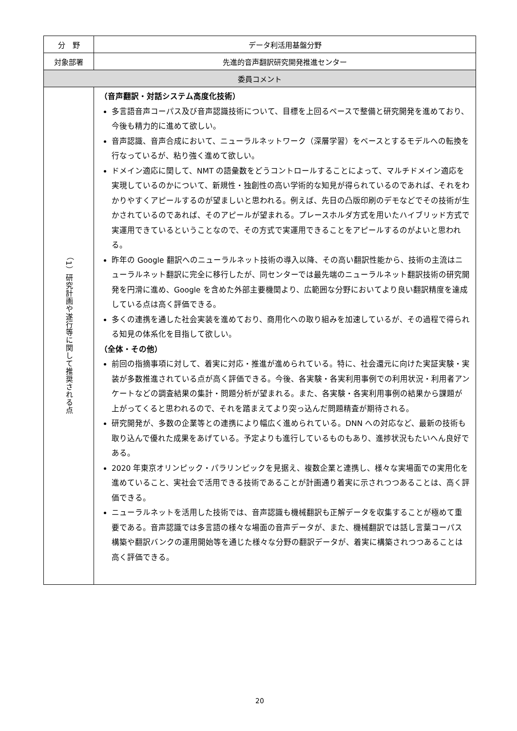| 分 野 | データ利活用基盤分野 |
| 対象部署 | 先進的音声翻訳研究開発推進センター |
| 委員コメント | |
| （1）研究計画や遂行等に関して推奨される点 | （音声翻訳・対話システム高度化技術） 多言語音声コーパス及び音声認識技術について、目標を上回るペースで整備と研究開発を進めており、今後も精力的に進めて欲しい。 音声認識、音声合成において、ニューラルネットワーク（深層学習）をベースとするモデルへの転換を行なっているが、粘り強く進めて欲しい。 ドメイン適応に関して、NMT の語彙数をどうコントロールすることによって、マルチドメイン適応を実現しているのかについて、新規性・独創性の高い学術的な知見が得られているのであれば、それをわかりやすくアピールするのが望ましいと思われる。例えば、先日の凸版印刷のデモなどでその技術が生かされているのであれば、そのアピールが望まれる。プレースホルダ方式を用いたハイブリッド方式で実運用できているということなので、その方式で実運用できることをアピールするのがよいと思われる。 昨年の Google 翻訳へのニューラルネット技術の導入以降、その高い翻訳性能から、技術の主流はニューラルネット翻訳に完全に移行したが、同センターでは最先端のニューラルネット翻訳技術の研究開発を円滑に進め、Google を含めた外部主要機関より、広範囲な分野においてより良い翻訳精度を達成している点は高く評価できる。 多くの連携を通した社会実装を進めており、商用化への取り組みを加速しているが、その過程で得られる知見の体系化を目指して欲しい。 （全体・その他） 前回の指摘事項に対して、着実に対応・推進が進められている。特に、社会還元に向けた実証実験・実装が多数推進されている点が高く評価できる。今後、各実験・各実利用事例での利用状況・利用者アンケートなどの調査結果の集計・問題分析が望まれる。また、各実験・各実利用事例の結果から課題が上がってくると思われるので、それを踏まえてより突っ込んだ問題精査が期待される。 研究開発が、多数の企業等との連携により幅広く進められている。DNN への対応など、最新の技術も取り込んで優れた成果をあげている。予定よりも進行しているものもあり、進捗状況もたいへん良好である。 2020 年東京オリンピック・パラリンピックを見据え、複数企業と連携し、様々な実場面での実用化を進めていること、実社会で活用できる技術であることが計画通り着実に示されつつあることは、高く評価できる。 ニューラルネットを活用した技術では、音声認識も機械翻訳も正解データを収集することが極めて重要である。音声認識では多言語の様々な場面の音声データが、また、機械翻訳では話し言葉コーパス構築や翻訳バンクの運用開始等を通じた様々な分野の翻訳データが、着実に構築されつつあることは高く評価できる。 |
20